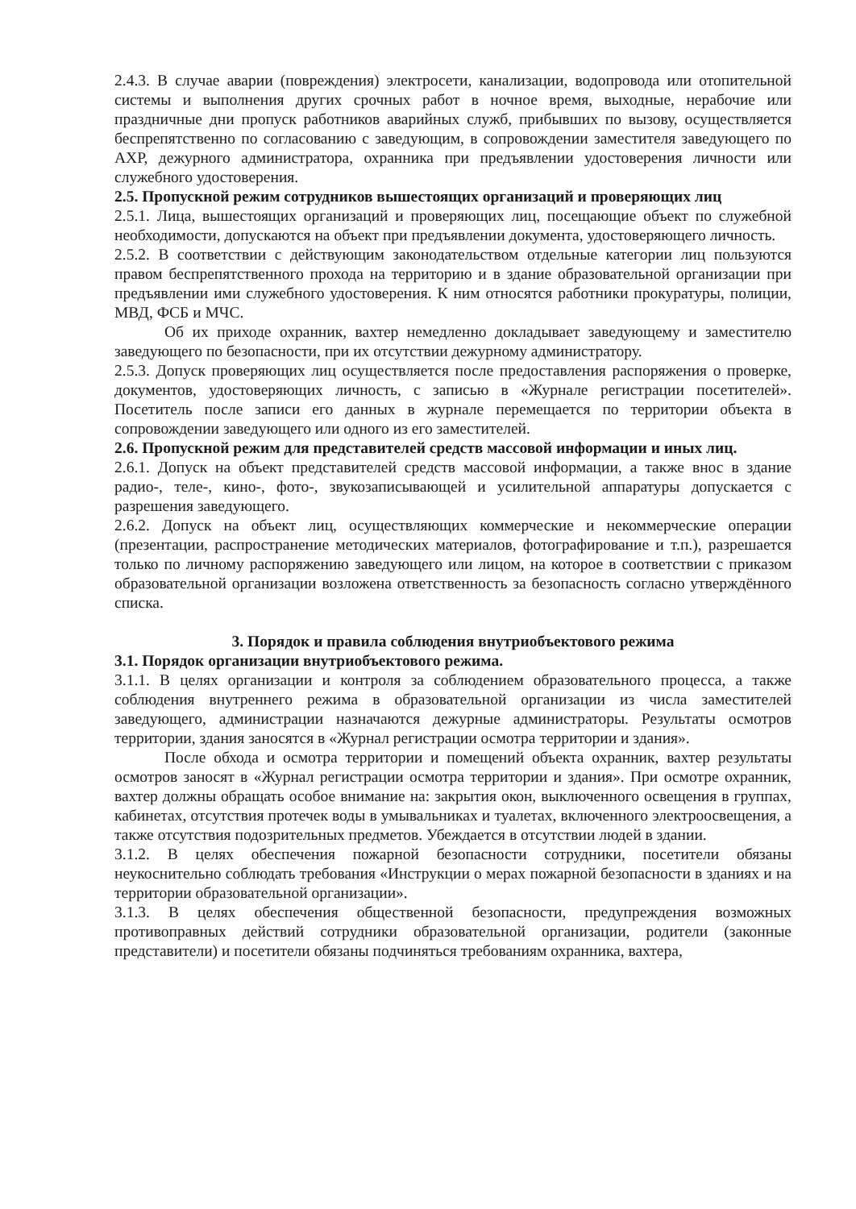2.4.3. В случае аварии (повреждения) электросети, канализации, водопровода или отопительной системы и выполнения других срочных работ в ночное время, выходные, нерабочие или праздничные дни пропуск работников аварийных служб, прибывших по вызову, осуществляется беспрепятственно по согласованию с заведующим, в сопровождении заместителя заведующего по АХР, дежурного администратора, охранника при предъявлении удостоверения личности или служебного удостоверения.
2.5. Пропускной режим сотрудников вышестоящих организаций и проверяющих лиц
2.5.1. Лица, вышестоящих организаций и проверяющих лиц, посещающие объект по служебной необходимости, допускаются на объект при предъявлении документа, удостоверяющего личность.
2.5.2. В соответствии с действующим законодательством отдельные категории лиц пользуются правом беспрепятственного прохода на территорию и в здание образовательной организации при предъявлении ими служебного удостоверения. К ним относятся работники прокуратуры, полиции, МВД, ФСБ и МЧС.
Об их приходе охранник, вахтер немедленно докладывает заведующему и заместителю заведующего по безопасности, при их отсутствии дежурному администратору.
2.5.3. Допуск проверяющих лиц осуществляется после предоставления распоряжения о проверке, документов, удостоверяющих личность, с записью в «Журнале регистрации посетителей». Посетитель после записи его данных в журнале перемещается по территории объекта в сопровождении заведующего или одного из его заместителей.
2.6. Пропускной режим для представителей средств массовой информации и иных лиц.
2.6.1. Допуск на объект представителей средств массовой информации, а также внос в здание радио-, теле-, кино-, фото-, звукозаписывающей и усилительной аппаратуры допускается с разрешения заведующего.
2.6.2. Допуск на объект лиц, осуществляющих коммерческие и некоммерческие операции (презентации, распространение методических материалов, фотографирование и т.п.), разрешается только по личному распоряжению заведующего или лицом, на которое в соответствии с приказом образовательной организации возложена ответственность за безопасность согласно утверждённого списка.
3. Порядок и правила соблюдения внутриобъектового режима
3.1. Порядок организации внутриобъектового режима.
3.1.1. В целях организации и контроля за соблюдением образовательного процесса, а также соблюдения внутреннего режима в образовательной организации из числа заместителей заведующего, администрации назначаются дежурные администраторы. Результаты осмотров территории, здания заносятся в «Журнал регистрации осмотра территории и здания».
После обхода и осмотра территории и помещений объекта охранник, вахтер результаты осмотров заносят в «Журнал регистрации осмотра территории и здания». При осмотре охранник, вахтер должны обращать особое внимание на: закрытия окон, выключенного освещения в группах, кабинетах, отсутствия протечек воды в умывальниках и туалетах, включенного электроосвещения, а также отсутствия подозрительных предметов. Убеждается в отсутствии людей в здании.
3.1.2. В целях обеспечения пожарной безопасности сотрудники, посетители обязаны неукоснительно соблюдать требования «Инструкции о мерах пожарной безопасности в зданиях и на территории образовательной организации».
3.1.3. В целях обеспечения общественной безопасности, предупреждения возможных противоправных действий сотрудники образовательной организации, родители (законные представители) и посетители обязаны подчиняться требованиям охранника, вахтера,